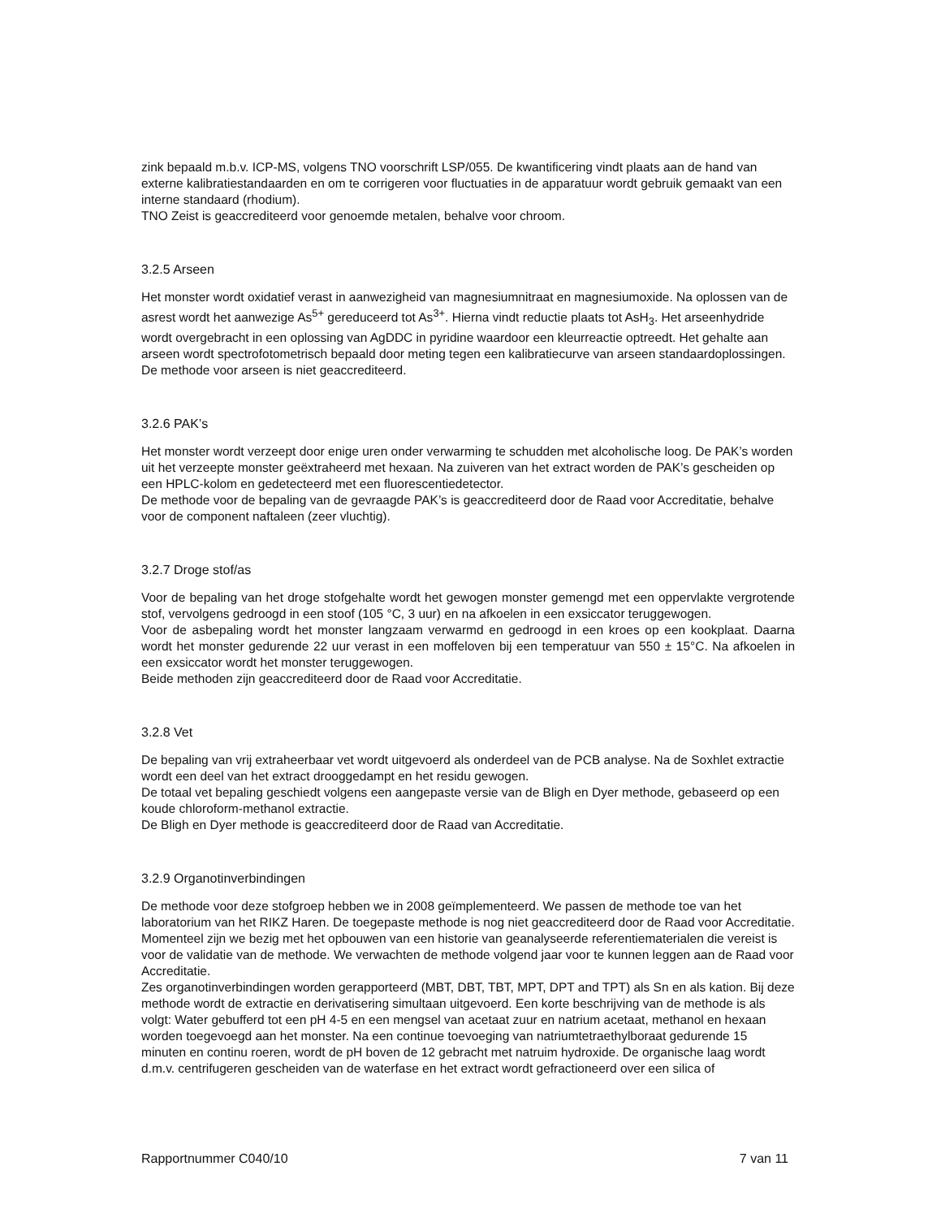zink bepaald m.b.v. ICP-MS, volgens TNO voorschrift LSP/055. De kwantificering vindt plaats aan de hand van externe kalibratiestandaarden en om te corrigeren voor fluctuaties in de apparatuur wordt gebruik gemaakt van een interne standaard (rhodium).
TNO Zeist is geaccrediteerd voor genoemde metalen, behalve voor chroom.
3.2.5 Arseen
Het monster wordt oxidatief verast in aanwezigheid van magnesiumnitraat en magnesiumoxide. Na oplossen van de asrest wordt het aanwezige As<sup>5+</sup> gereduceerd tot As<sup>3+</sup>. Hierna vindt reductie plaats tot AsH<sub>3</sub>. Het arseenhydride wordt overgebracht in een oplossing van AgDDC in pyridine waardoor een kleurreactie optreedt. Het gehalte aan arseen wordt spectrofotometrisch bepaald door meting tegen een kalibratiecurve van arseen standaardoplossingen.
De methode voor arseen is niet geaccrediteerd.
3.2.6 PAK’s
Het monster wordt verzeept door enige uren onder verwarming te schudden met alcoholische loog. De PAK’s worden uit het verzeepte monster geëxtraheerd met hexaan. Na zuiveren van het extract worden de PAK’s gescheiden op een HPLC-kolom en gedetecteerd met een fluorescentiedetector.
De methode voor de bepaling van de gevraagde PAK’s is geaccrediteerd door de Raad voor Accreditatie, behalve voor de component naftaleen (zeer vluchtig).
3.2.7 Droge stof/as
Voor de bepaling van het droge stofgehalte wordt het gewogen monster gemengd met een oppervlakte vergrotende stof, vervolgens gedroogd in een stoof (105 °C, 3 uur) en na afkoelen in een exsiccator teruggewogen.
Voor de asbepaling wordt het monster langzaam verwarmd en gedroogd in een kroes op een kookplaat. Daarna wordt het monster gedurende 22 uur verast in een moffeloven bij een temperatuur van 550 ± 15°C. Na afkoelen in een exsiccator wordt het monster teruggewogen.
Beide methoden zijn geaccrediteerd door de Raad voor Accreditatie.
3.2.8 Vet
De bepaling van vrij extraheerbaar vet wordt uitgevoerd als onderdeel van de PCB analyse. Na de Soxhlet extractie wordt een deel van het extract drooggedampt en het residu gewogen.
De totaal vet bepaling geschiedt volgens een aangepaste versie van de Bligh en Dyer methode, gebaseerd op een koude chloroform-methanol extractie.
De Bligh en Dyer methode is geaccrediteerd door de Raad van Accreditatie.
3.2.9 Organotinverbindingen
De methode voor deze stofgroep hebben we in 2008 geïmplementeerd. We passen de methode toe van het laboratorium van het RIKZ Haren. De toegepaste methode is nog niet geaccrediteerd door de Raad voor Accreditatie. Momenteel zijn we bezig met het opbouwen van een historie van geanalyseerde referentiematerialen die vereist is voor de validatie van de methode. We verwachten de methode volgend jaar voor te kunnen leggen aan de Raad voor Accreditatie.
Zes organotinverbindingen worden gerapporteerd (MBT, DBT, TBT, MPT, DPT and TPT) als Sn en als kation. Bij deze methode wordt de extractie en derivatisering simultaan uitgevoerd. Een korte beschrijving van de methode is als volgt: Water gebufferd tot een pH 4-5 en een mengsel van acetaat zuur en natrium acetaat, methanol en hexaan worden toegevoegd aan het monster. Na een continue toevoeging van natriumtetraethylboraat gedurende 15 minuten en continu roeren, wordt de pH boven de 12 gebracht met natruim hydroxide. De organische laag wordt d.m.v. centrifugeren gescheiden van de waterfase en het extract wordt gefractioneerd over een silica of
Rapportnummer C040/10 7 van 11